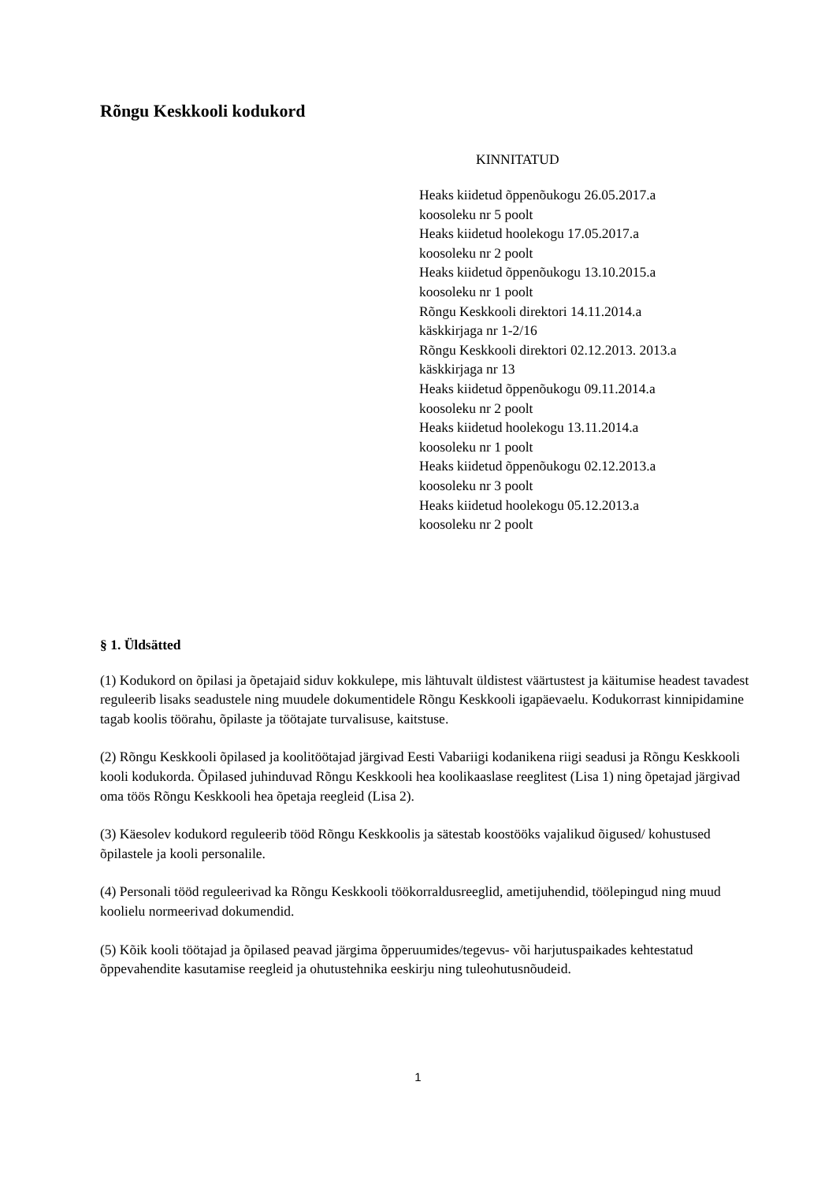Rõngu Keskkooli kodukord
KINNITATUD
Heaks kiidetud õppenõukogu 26.05.2017.a
koosoleku nr 5 poolt
Heaks kiidetud hoolekogu 17.05.2017.a
koosoleku nr 2 poolt
Heaks kiidetud õppenõukogu 13.10.2015.a
koosoleku nr 1 poolt
Rõngu Keskkooli direktori 14.11.2014.a
käskkirjaga nr 1-2/16
Rõngu Keskkooli direktori 02.12.2013. 2013.a
käskkirjaga nr 13
Heaks kiidetud õppenõukogu 09.11.2014.a
koosoleku nr 2 poolt
Heaks kiidetud hoolekogu 13.11.2014.a
koosoleku nr 1 poolt
Heaks kiidetud õppenõukogu 02.12.2013.a
koosoleku nr 3 poolt
Heaks kiidetud hoolekogu 05.12.2013.a
koosoleku nr 2 poolt
§ 1. Üldsätted
(1) Kodukord on õpilasi ja õpetajaid siduv kokkulepe, mis lähtuvalt üldistest väärtustest ja käitumise headest tavadest reguleerib lisaks seadustele ning muudele dokumentidele Rõngu Keskkooli igapäevaelu. Kodukorrast kinnipidamine tagab koolis töörahu, õpilaste ja töötajate turvalisuse, kaitstuse.
(2) Rõngu Keskkooli õpilased ja koolitöötajad järgivad Eesti Vabariigi kodanikena riigi seadusi ja Rõngu Keskkooli kooli kodukorda. Õpilased juhinduvad Rõngu Keskkooli hea koolikaaslase reeglitest (Lisa 1) ning õpetajad järgivad oma töös Rõngu Keskkooli hea õpetaja reegleid (Lisa 2).
(3) Käesolev kodukord reguleerib tööd Rõngu Keskkoolis ja sätestab koostööks vajalikud õigused/ kohustused õpilastele ja kooli personalile.
(4) Personali tööd reguleerivad ka Rõngu Keskkooli töökorraldusreeglid, ametijuhendid, töölepingud ning muud koolielu normeerivad dokumendid.
(5) Kõik kooli töötajad ja õpilased peavad järgima õpperuumides/tegevus- või harjutuspaikades kehtestatud õppevahendite kasutamise reegleid ja ohutustehnika eeskirju ning tuleohutusnõudeid.
1